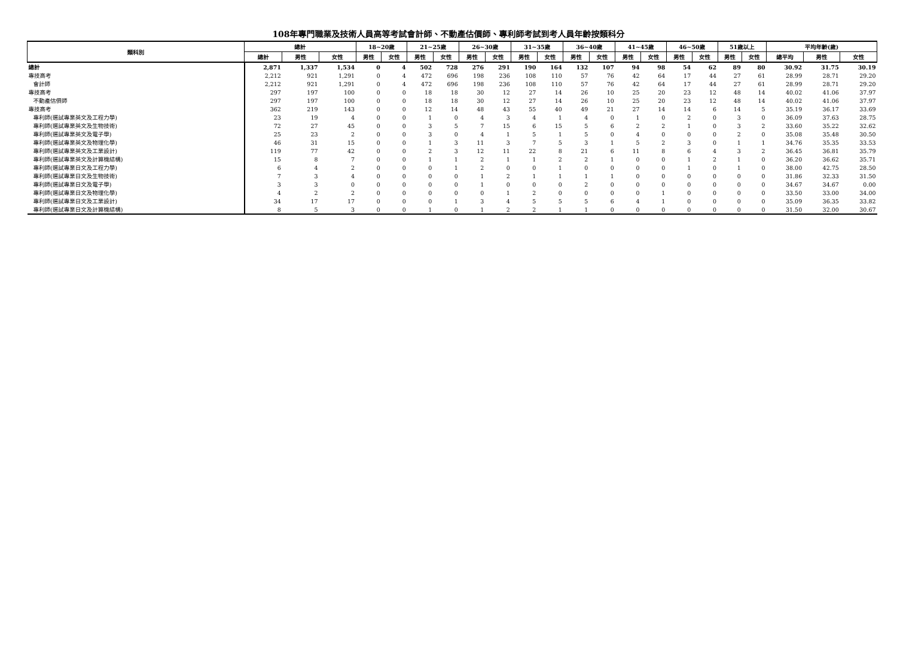108年專門職業及技術人員高等考試會計師、不動產估價師、專利師考試到考人員年齡按類科分
| 類科別 | 總計 | | | 18~20歲 | | 21~25歲 | | 26~30歲 | | 31~35歲 | | 36~40歲 | | 41~45歲 | | 46~50歲 | | 51歲以上 | | 平均年齡(歲) | | |
| --- | --- | --- | --- | --- | --- | --- | --- | --- | --- | --- | --- | --- | --- | --- | --- | --- | --- | --- | --- | --- | --- | --- |
| | 總計 | 男性 | 女性 | 男性 | 女性 | 男性 | 女性 | 男性 | 女性 | 男性 | 女性 | 男性 | 女性 | 男性 | 女性 | 男性 | 女性 | 男性 | 女性 | 總平均 | 男性 | 女性 |
| 總計 | 2,871 | 1,337 | 1,534 | 0 | 4 | 502 | 728 | 276 | 291 | 190 | 164 | 132 | 107 | 94 | 98 | 54 | 62 | 89 | 80 | 30.92 | 31.75 | 30.19 |
| 專技高考 | 2,212 | 921 | 1,291 | 0 | 4 | 472 | 696 | 198 | 236 | 108 | 110 | 57 | 76 | 42 | 64 | 17 | 44 | 27 | 61 | 28.99 | 28.71 | 29.20 |
| 會計師 | 2,212 | 921 | 1,291 | 0 | 4 | 472 | 696 | 198 | 236 | 108 | 110 | 57 | 76 | 42 | 64 | 17 | 44 | 27 | 61 | 28.99 | 28.71 | 29.20 |
| 專技高考 | 297 | 197 | 100 | 0 | 0 | 18 | 18 | 30 | 12 | 27 | 14 | 26 | 10 | 25 | 20 | 23 | 12 | 48 | 14 | 40.02 | 41.06 | 37.97 |
| 不動產估價師 | 297 | 197 | 100 | 0 | 0 | 18 | 18 | 30 | 12 | 27 | 14 | 26 | 10 | 25 | 20 | 23 | 12 | 48 | 14 | 40.02 | 41.06 | 37.97 |
| 專技高考 | 362 | 219 | 143 | 0 | 0 | 12 | 14 | 48 | 43 | 55 | 40 | 49 | 21 | 27 | 14 | 14 | 6 | 14 | 5 | 35.19 | 36.17 | 33.69 |
| 專利師(選試專業英文及工程力學) | 23 | 19 | 4 | 0 | 0 | 1 | 0 | 4 | 3 | 4 | 1 | 4 | 0 | 1 | 0 | 2 | 0 | 3 | 0 | 36.09 | 37.63 | 28.75 |
| 專利師(選試專業英文及生物技術) | 72 | 27 | 45 | 0 | 0 | 3 | 5 | 7 | 15 | 6 | 15 | 5 | 6 | 2 | 2 | 1 | 0 | 3 | 2 | 33.60 | 35.22 | 32.62 |
| 專利師(選試專業英文及電子學) | 25 | 23 | 2 | 0 | 0 | 3 | 0 | 4 | 1 | 5 | 1 | 5 | 0 | 4 | 0 | 0 | 0 | 2 | 0 | 35.08 | 35.48 | 30.50 |
| 專利師(選試專業英文及物理化學) | 46 | 31 | 15 | 0 | 0 | 1 | 3 | 11 | 3 | 7 | 5 | 3 | 1 | 5 | 2 | 3 | 0 | 1 | 1 | 34.76 | 35.35 | 33.53 |
| 專利師(選試專業英文及工業設計) | 119 | 77 | 42 | 0 | 0 | 2 | 3 | 12 | 11 | 22 | 8 | 21 | 6 | 11 | 8 | 6 | 4 | 3 | 2 | 36.45 | 36.81 | 35.79 |
| 專利師(選試專業英文及計算機結構) | 15 | 8 | 7 | 0 | 0 | 1 | 1 | 2 | 1 | 1 | 2 | 2 | 1 | 0 | 0 | 1 | 2 | 1 | 0 | 36.20 | 36.62 | 35.71 |
| 專利師(選試專業日文及工程力學) | 6 | 4 | 2 | 0 | 0 | 0 | 1 | 2 | 0 | 0 | 1 | 0 | 0 | 0 | 0 | 1 | 0 | 1 | 0 | 38.00 | 42.75 | 28.50 |
| 專利師(選試專業日文及生物技術) | 7 | 3 | 4 | 0 | 0 | 0 | 0 | 1 | 2 | 1 | 1 | 1 | 1 | 0 | 0 | 0 | 0 | 0 | 0 | 31.86 | 32.33 | 31.50 |
| 專利師(選試專業日文及電子學) | 3 | 3 | 0 | 0 | 0 | 0 | 0 | 1 | 0 | 0 | 0 | 2 | 0 | 0 | 0 | 0 | 0 | 0 | 0 | 34.67 | 34.67 | 0.00 |
| 專利師(選試專業日文及物理化學) | 4 | 2 | 2 | 0 | 0 | 0 | 0 | 0 | 1 | 2 | 0 | 0 | 0 | 0 | 1 | 0 | 0 | 0 | 0 | 33.50 | 33.00 | 34.00 |
| 專利師(選試專業日文及工業設計) | 34 | 17 | 17 | 0 | 0 | 0 | 1 | 3 | 4 | 5 | 5 | 5 | 6 | 4 | 1 | 0 | 0 | 0 | 0 | 35.09 | 36.35 | 33.82 |
| 專利師(選試專業日文及計算機結構) | 8 | 5 | 3 | 0 | 0 | 1 | 0 | 1 | 2 | 2 | 1 | 1 | 0 | 0 | 0 | 0 | 0 | 0 | 0 | 31.50 | 32.00 | 30.67 |